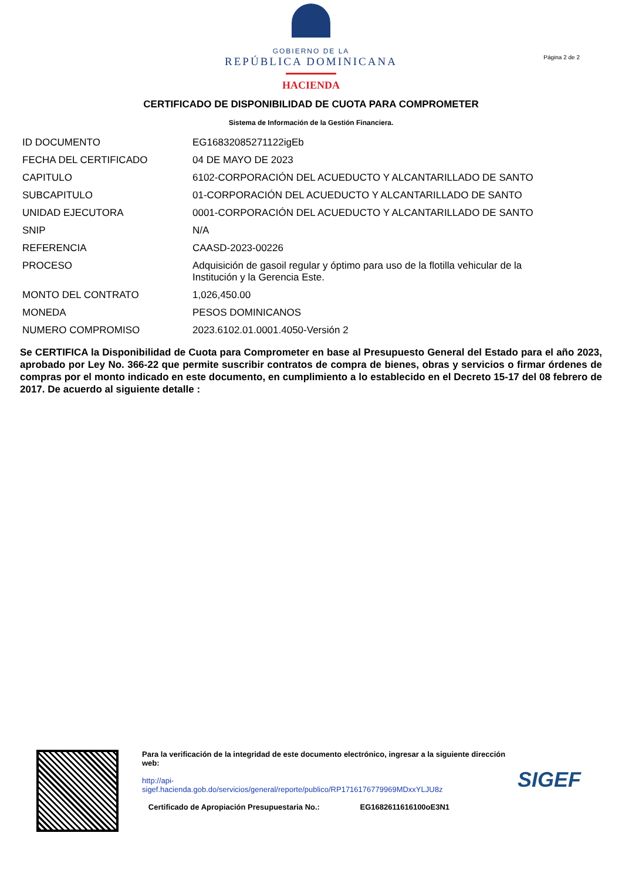GOBIERNO DE LA
REPÚBLICA DOMINICANA
HACIENDA
Página 2 de 2
CERTIFICADO DE DISPONIBILIDAD DE CUOTA PARA COMPROMETER
Sistema de Información de la Gestión Financiera.
| ID DOCUMENTO | EG16832085271122igEb |
| FECHA DEL CERTIFICADO | 04 DE MAYO DE 2023 |
| CAPITULO | 6102-CORPORACIÓN DEL ACUEDUCTO Y ALCANTARILLADO DE SANTO |
| SUBCAPITULO | 01-CORPORACIÓN DEL ACUEDUCTO Y ALCANTARILLADO DE SANTO |
| UNIDAD EJECUTORA | 0001-CORPORACIÓN DEL ACUEDUCTO Y ALCANTARILLADO DE SANTO |
| SNIP | N/A |
| REFERENCIA | CAASD-2023-00226 |
| PROCESO | Adquisición de gasoil regular y óptimo para uso de la flotilla vehicular de la Institución y la Gerencia Este. |
| MONTO DEL CONTRATO | 1,026,450.00 |
| MONEDA | PESOS DOMINICANOS |
| NUMERO COMPROMISO | 2023.6102.01.0001.4050-Versión 2 |
Se CERTIFICA la Disponibilidad de Cuota para Comprometer en base al Presupuesto General del Estado para el año 2023, aprobado por Ley No. 366-22 que permite suscribir contratos de compra de bienes, obras y servicios o firmar órdenes de compras por el monto indicado en este documento, en cumplimiento a lo establecido en el Decreto 15-17 del 08 febrero de 2017. De acuerdo al siguiente detalle :
Para la verificación de la integridad de este documento electrónico, ingresar a la siguiente dirección web:
http://api-
sigef.hacienda.gob.do/servicios/general/reporte/publico/RP1716176779969MDxxYLJU8z
Certificado de Apropiación Presupuestaria No.: EG1682611616100oE3N1
SIGEF